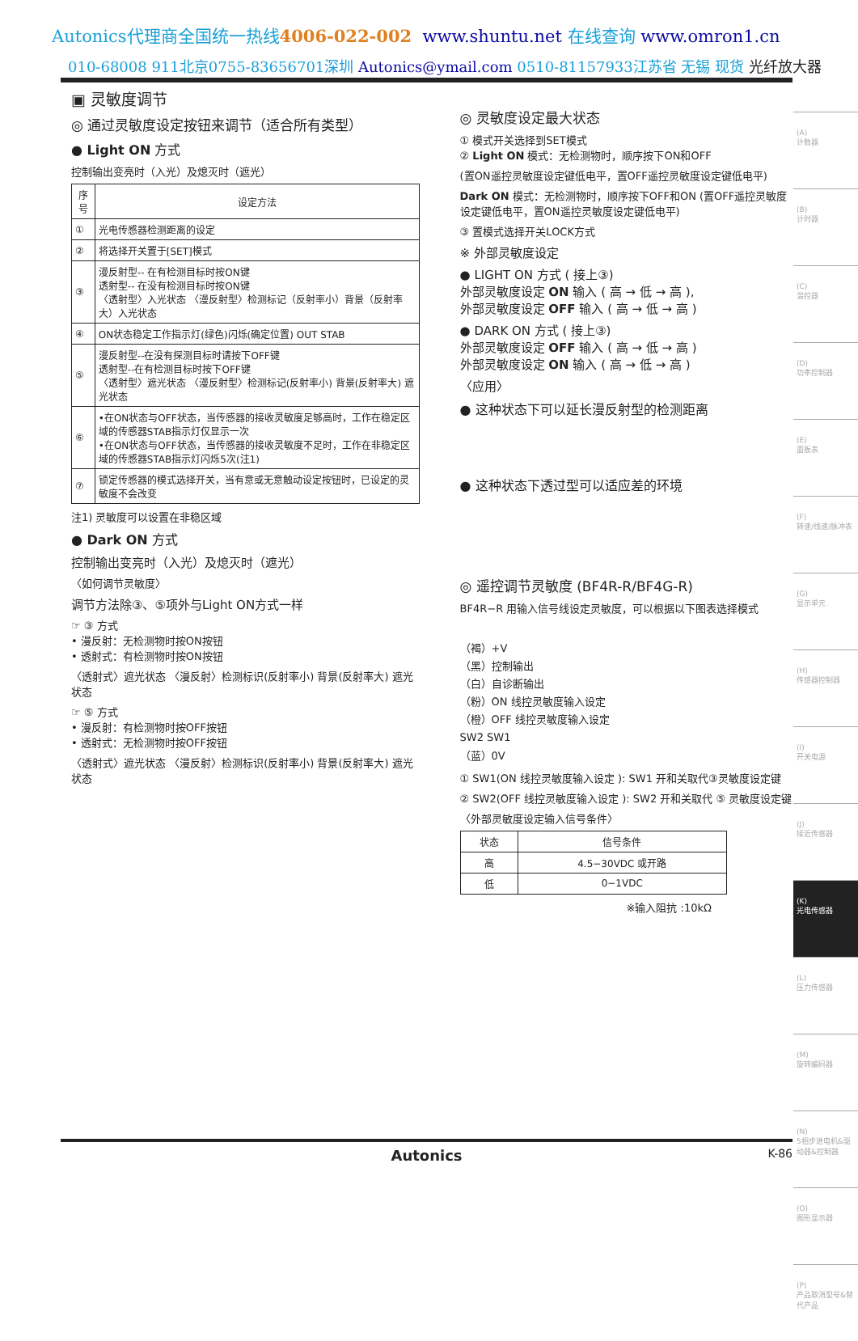Autonics代理商全国统一热线4006-022-002 www.shuntu.net 在线查询 www.omron1.cn
010-68008 911北京0755-83656701深圳 Autonics@ymail.com 0510-81157933江苏省 无锡 现货 光纤放大器
▣ 灵敏度调节
◎ 通过灵敏度设定按钮来调节（适合所有类型）
● Light ON 方式
控制输出变亮时（入光）及熄灭时（遮光）
| 序号 | 设定方法 |
| --- | --- |
| ① | 光电传感器检测距离的设定 |
| ② | 将选择开关置于[SET]模式 |
| ③ | 漫反射型-- 在有检测目标时按ON键 透射型-- 在没有检测目标时按ON键 〈透射型〉入光状态 〈漫反射型〉检测标记（反射率小）背景（反射率大）入光状态 |
| ④ | ON状态稳定工作指示灯(绿色)闪烁(确定位置) OUT STAB |
| ⑤ | 漫反射型--在没有探测目标时请按下OFF键 透射型--在有检测目标时按下OFF键 〈透射型〉遮光状态 〈漫反射型〉检测标记(反射率小) 背景(反射率大) 遮光状态 |
| ⑥ | •在ON状态与OFF状态，当传感器的接收灵敏度足够高时，工作在稳定区域的传感器STAB指示灯仅显示一次 •在ON状态与OFF状态，当传感器的接收灵敏度不足时，工作在非稳定区域的传感器STAB指示灯闪烁5次(注1) |
| ⑦ | 锁定传感器的模式选择开关，当有意或无意触动设定按钮时，已设定的灵敏度不会改变 |
注1) 灵敏度可以设置在非稳区域
● Dark ON 方式
控制输出变亮时（入光）及熄灭时（遮光）
〈如何调节灵敏度〉
调节方法除③、⑤项外与Light ON方式一样
☞ ③ 方式
• 漫反射：无检测物时按ON按钮
• 透射式：有检测物时按ON按钮
〈透射式〉遮光状态 〈漫反射〉检测标识(反射率小) 背景(反射率大) 遮光状态
☞ ⑤ 方式
• 漫反射：有检测物时按OFF按钮
• 透射式：无检测物时按OFF按钮
〈透射式〉遮光状态 〈漫反射〉检测标识(反射率小) 背景(反射率大) 遮光状态
◎ 灵敏度设定最大状态
① 模式开关选择到SET模式
② Light ON 模式：无检测物时，顺序按下ON和OFF
(置ON遥控灵敏度设定键低电平，置OFF遥控灵敏度设定键低电平)
Dark ON 模式：无检测物时，顺序按下OFF和ON (置OFF遥控灵敏度设定键低电平，置ON遥控灵敏度设定键低电平)
③ 置模式选择开关LOCK方式
※ 外部灵敏度设定
● LIGHT ON 方式 ( 接上③)
外部灵敏度设定 ON 输入 ( 高 → 低 → 高 ),
外部灵敏度设定 OFF 输入 ( 高 → 低 → 高 )
● DARK ON 方式 ( 接上③)
外部灵敏度设定 OFF 输入 ( 高 → 低 → 高 )
外部灵敏度设定 ON 输入 ( 高 → 低 → 高 )
〈应用〉
● 这种状态下可以延长漫反射型的检测距离
● 这种状态下透过型可以适应差的环境
◎ 遥控调节灵敏度 (BF4R-R/BF4G-R)
BF4R−R 用输入信号线设定灵敏度，可以根据以下图表选择模式
（褐）+V
（黑）控制输出
（白）自诊断输出
（粉）ON 线控灵敏度输入设定
（橙）OFF 线控灵敏度输入设定
SW2 SW1
（蓝）0V
① SW1(ON 线控灵敏度输入设定 ): SW1 开和关取代③灵敏度设定键
② SW2(OFF 线控灵敏度输入设定 ): SW2 开和关取代 ⑤ 灵敏度设定键
〈外部灵敏度设定输入信号条件〉
| 状态 | 信号条件 |
| --- | --- |
| 高 | 4.5−30VDC 或开路 |
| 低 | 0−1VDC |
※输入阻抗 :10kΩ
(A)
计数器
(B)
计时器
(C)
温控器
(D)
功率控制器
(E)
面板表
(F)
转速/线速/脉冲表
(G)
显示单元
(H)
传感器控制器
(I)
开关电源
(J)
接近传感器
(K)
光电传感器
(L)
压力传感器
(M)
旋转编码器
(N)
5相步进电机&驱动器&控制器
(O)
图形显示器
(P)
产品取消型号&替代产品
Autonics K-86